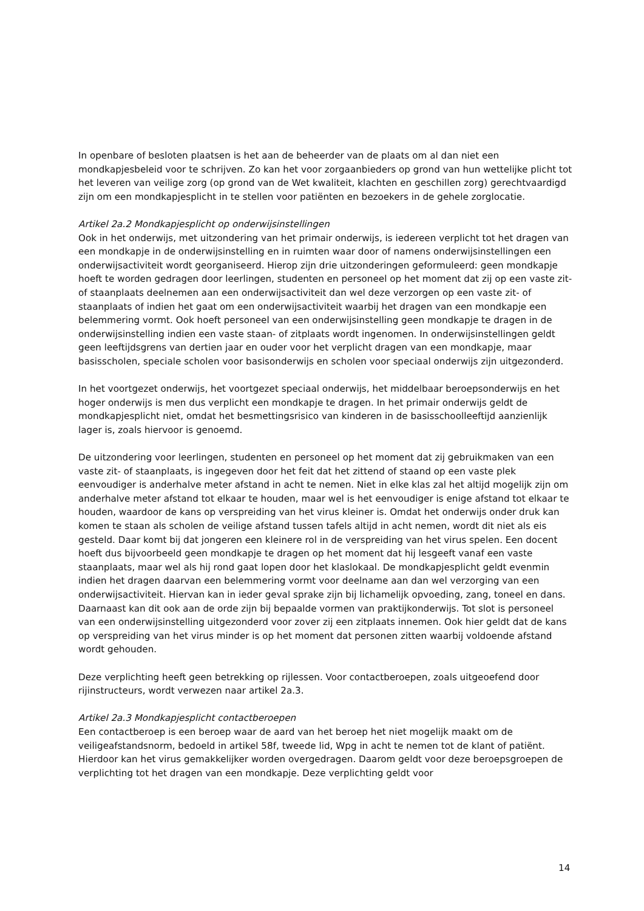In openbare of besloten plaatsen is het aan de beheerder van de plaats om al dan niet een mondkapjesbeleid voor te schrijven. Zo kan het voor zorgaanbieders op grond van hun wettelijke plicht tot het leveren van veilige zorg (op grond van de Wet kwaliteit, klachten en geschillen zorg) gerechtvaardigd zijn om een mondkapjesplicht in te stellen voor patiënten en bezoekers in de gehele zorglocatie.
Artikel 2a.2 Mondkapjesplicht op onderwijsinstellingen
Ook in het onderwijs, met uitzondering van het primair onderwijs, is iedereen verplicht tot het dragen van een mondkapje in de onderwijsinstelling en in ruimten waar door of namens onderwijsinstellingen een onderwijsactiviteit wordt georganiseerd. Hierop zijn drie uitzonderingen geformuleerd: geen mondkapje hoeft te worden gedragen door leerlingen, studenten en personeel op het moment dat zij op een vaste zit- of staanplaats deelnemen aan een onderwijsactiviteit dan wel deze verzorgen op een vaste zit- of staanplaats of indien het gaat om een onderwijsactiviteit waarbij het dragen van een mondkapje een belemmering vormt. Ook hoeft personeel van een onderwijsinstelling geen mondkapje te dragen in de onderwijsinstelling indien een vaste staan- of zitplaats wordt ingenomen. In onderwijsinstellingen geldt geen leeftijdsgrens van dertien jaar en ouder voor het verplicht dragen van een mondkapje, maar basisscholen, speciale scholen voor basisonderwijs en scholen voor speciaal onderwijs zijn uitgezonderd.
In het voortgezet onderwijs, het voortgezet speciaal onderwijs, het middelbaar beroepsonderwijs en het hoger onderwijs is men dus verplicht een mondkapje te dragen. In het primair onderwijs geldt de mondkapjesplicht niet, omdat het besmettingsrisico van kinderen in de basisschoolleeftijd aanzienlijk lager is, zoals hiervoor is genoemd.
De uitzondering voor leerlingen, studenten en personeel op het moment dat zij gebruikmaken van een vaste zit- of staanplaats, is ingegeven door het feit dat het zittend of staand op een vaste plek eenvoudiger is anderhalve meter afstand in acht te nemen. Niet in elke klas zal het altijd mogelijk zijn om anderhalve meter afstand tot elkaar te houden, maar wel is het eenvoudiger is enige afstand tot elkaar te houden, waardoor de kans op verspreiding van het virus kleiner is. Omdat het onderwijs onder druk kan komen te staan als scholen de veilige afstand tussen tafels altijd in acht nemen, wordt dit niet als eis gesteld. Daar komt bij dat jongeren een kleinere rol in de verspreiding van het virus spelen. Een docent hoeft dus bijvoorbeeld geen mondkapje te dragen op het moment dat hij lesgeeft vanaf een vaste staanplaats, maar wel als hij rond gaat lopen door het klaslokaal. De mondkapjesplicht geldt evenmin indien het dragen daarvan een belemmering vormt voor deelname aan dan wel verzorging van een onderwijsactiviteit. Hiervan kan in ieder geval sprake zijn bij lichamelijk opvoeding, zang, toneel en dans. Daarnaast kan dit ook aan de orde zijn bij bepaalde vormen van praktijkonderwijs. Tot slot is personeel van een onderwijsinstelling uitgezonderd voor zover zij een zitplaats innemen. Ook hier geldt dat de kans op verspreiding van het virus minder is op het moment dat personen zitten waarbij voldoende afstand wordt gehouden.
Deze verplichting heeft geen betrekking op rijlessen. Voor contactberoepen, zoals uitgeoefend door rijinstructeurs, wordt verwezen naar artikel 2a.3.
Artikel 2a.3 Mondkapjesplicht contactberoepen
Een contactberoep is een beroep waar de aard van het beroep het niet mogelijk maakt om de veiligeafstandsnorm, bedoeld in artikel 58f, tweede lid, Wpg in acht te nemen tot de klant of patiënt. Hierdoor kan het virus gemakkelijker worden overgedragen. Daarom geldt voor deze beroepsgroepen de verplichting tot het dragen van een mondkapje. Deze verplichting geldt voor
14